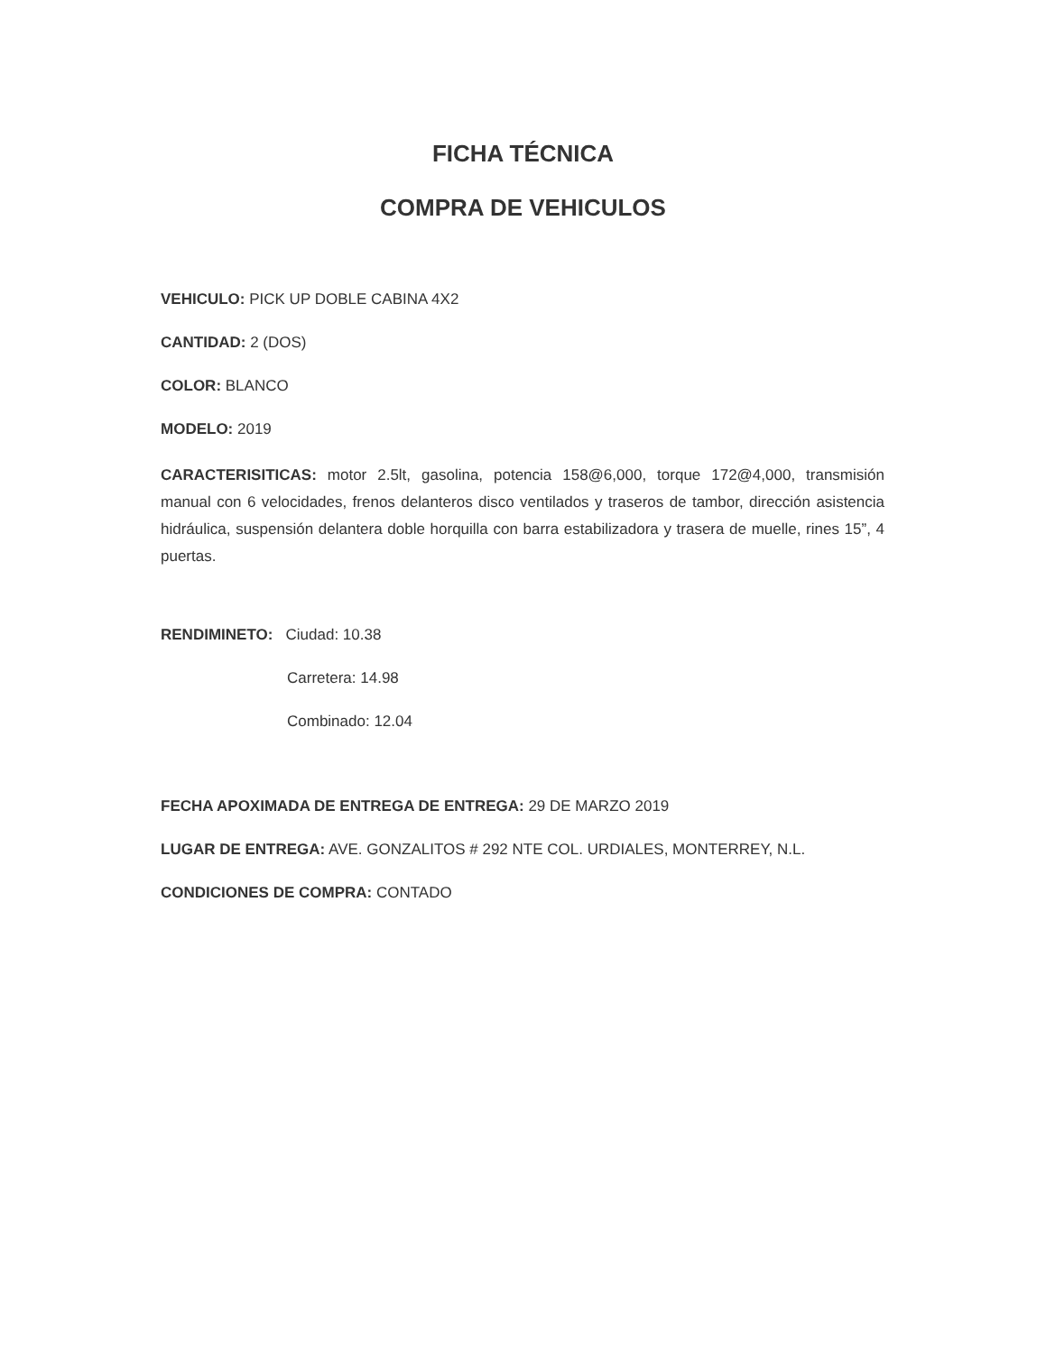FICHA TÉCNICA
COMPRA DE VEHICULOS
VEHICULO: PICK UP DOBLE CABINA 4X2
CANTIDAD: 2 (DOS)
COLOR: BLANCO
MODELO: 2019
CARACTERISITICAS: motor 2.5lt, gasolina, potencia 158@6,000, torque 172@4,000, transmisión manual con 6 velocidades, frenos delanteros disco ventilados y traseros de tambor, dirección asistencia hidráulica, suspensión delantera doble horquilla con barra estabilizadora y trasera de muelle, rines 15”, 4 puertas.
RENDIMINETO: Ciudad: 10.38
Carretera: 14.98
Combinado: 12.04
FECHA APOXIMADA DE ENTREGA DE ENTREGA: 29 DE MARZO 2019
LUGAR DE ENTREGA: AVE. GONZALITOS # 292 NTE COL. URDIALES, MONTERREY, N.L.
CONDICIONES DE COMPRA: CONTADO